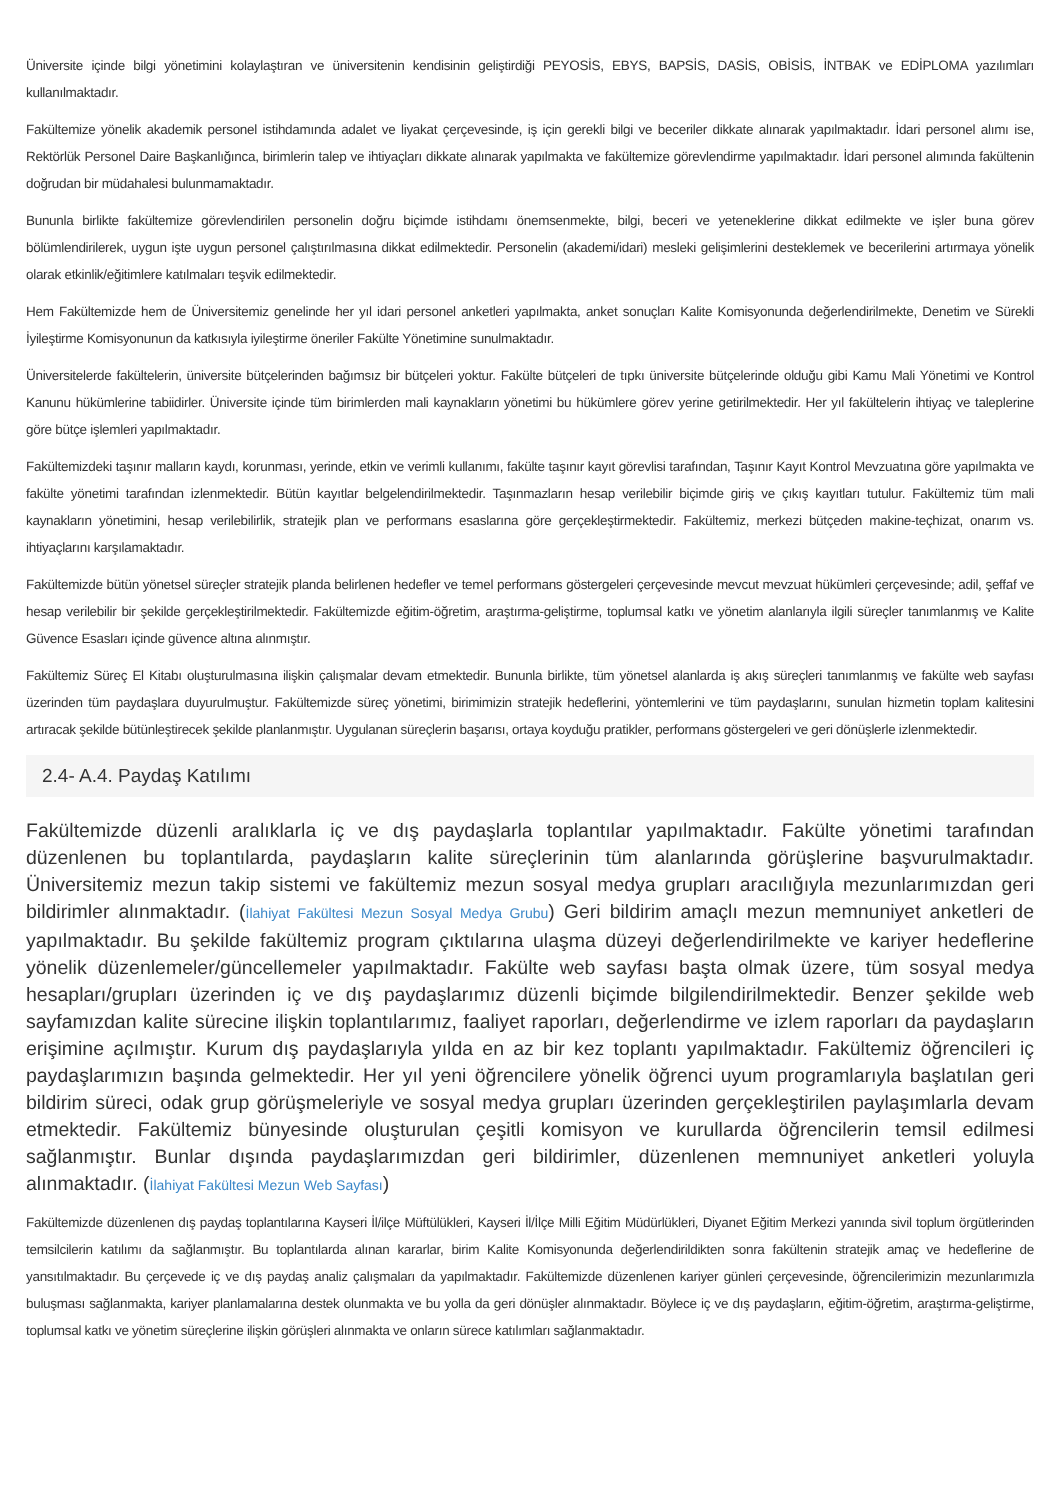Üniversite içinde bilgi yönetimini kolaylaştıran ve üniversitenin kendisinin geliştirdiği PEYOSİS, EBYS, BAPSİS, DASİS, OBİSİS, İNTBAK ve EDİPLOMA yazılımları kullanılmaktadır.
Fakültemize yönelik akademik personel istihdamında adalet ve liyakat çerçevesinde, iş için gerekli bilgi ve beceriler dikkate alınarak yapılmaktadır. İdari personel alımı ise, Rektörlük Personel Daire Başkanlığınca, birimlerin talep ve ihtiyaçları dikkate alınarak yapılmakta ve fakültemize görevlendirme yapılmaktadır. İdari personel alımında fakültenin doğrudan bir müdahalesi bulunmamaktadır.
Bununla birlikte fakültemize görevlendirilen personelin doğru biçimde istihdamı önemsenmekte, bilgi, beceri ve yeteneklerine dikkat edilmekte ve işler buna görev bölümlendirilerek, uygun işte uygun personel çalıştırılmasına dikkat edilmektedir. Personelin (akademi/idari) mesleki gelişimlerini desteklemek ve becerilerini artırmaya yönelik olarak etkinlik/eğitimlere katılmaları teşvik edilmektedir.
Hem Fakültemizde hem de Üniversitemiz genelinde her yıl idari personel anketleri yapılmakta, anket sonuçları Kalite Komisyonunda değerlendirilmekte, Denetim ve Sürekli İyileştirme Komisyonunun da katkısıyla iyileştirme öneriler Fakülte Yönetimine sunulmaktadır.
Üniversitelerde fakültelerin, üniversite bütçelerinden bağımsız bir bütçeleri yoktur. Fakülte bütçeleri de tıpkı üniversite bütçelerinde olduğu gibi Kamu Mali Yönetimi ve Kontrol Kanunu hükümlerine tabiidirler. Üniversite içinde tüm birimlerden mali kaynakların yönetimi bu hükümlere görev yerine getirilmektedir. Her yıl fakültelerin ihtiyaç ve taleplerine göre bütçe işlemleri yapılmaktadır.
Fakültemizdeki taşınır malların kaydı, korunması, yerinde, etkin ve verimli kullanımı, fakülte taşınır kayıt görevlisi tarafından, Taşınır Kayıt Kontrol Mevzuatına göre yapılmakta ve fakülte yönetimi tarafından izlenmektedir. Bütün kayıtlar belgelendirilmektedir. Taşınmazların hesap verilebilir biçimde giriş ve çıkış kayıtları tutulur. Fakültemiz tüm mali kaynakların yönetimini, hesap verilebilirlik, stratejik plan ve performans esaslarına göre gerçekleştirmektedir. Fakültemiz, merkezi bütçeden makine-teçhizat, onarım vs. ihtiyaçlarını karşılamaktadır.
Fakültemizde bütün yönetsel süreçler stratejik planda belirlenen hedefler ve temel performans göstergeleri çerçevesinde mevcut mevzuat hükümleri çerçevesinde; adil, şeffaf ve hesap verilebilir bir şekilde gerçekleştirilmektedir. Fakültemizde eğitim-öğretim, araştırma-geliştirme, toplumsal katkı ve yönetim alanlarıyla ilgili süreçler tanımlanmış ve Kalite Güvence Esasları içinde güvence altına alınmıştır.
Fakültemiz Süreç El Kitabı oluşturulmasına ilişkin çalışmalar devam etmektedir. Bununla birlikte, tüm yönetsel alanlarda iş akış süreçleri tanımlanmış ve fakülte web sayfası üzerinden tüm paydaşlara duyurulmuştur. Fakültemizde süreç yönetimi, birimimizin stratejik hedeflerini, yöntemlerini ve tüm paydaşlarını, sunulan hizmetin toplam kalitesini artıracak şekilde bütünleştirecek şekilde planlanmıştır. Uygulanan süreçlerin başarısı, ortaya koyduğu pratikler, performans göstergeleri ve geri dönüşlerle izlenmektedir.
2.4- A.4. Paydaş Katılımı
Fakültemizde düzenli aralıklarla iç ve dış paydaşlarla toplantılar yapılmaktadır. Fakülte yönetimi tarafından düzenlenen bu toplantılarda, paydaşların kalite süreçlerinin tüm alanlarında görüşlerine başvurulmaktadır. Üniversitemiz mezun takip sistemi ve fakültemiz mezun sosyal medya grupları aracılığıyla mezunlarımızdan geri bildirimler alınmaktadır. (İlahiyat Fakültesi Mezun Sosyal Medya Grubu) Geri bildirim amaçlı mezun memnuniyet anketleri de yapılmaktadır. Bu şekilde fakültemiz program çıktılarına ulaşma düzeyi değerlendirilmekte ve kariyer hedeflerine yönelik düzenlemeler/güncellemeler yapılmaktadır. Fakülte web sayfası başta olmak üzere, tüm sosyal medya hesapları/grupları üzerinden iç ve dış paydaşlarımız düzenli biçimde bilgilendirilmektedir. Benzer şekilde web sayfamızdan kalite sürecine ilişkin toplantılarımız, faaliyet raporları, değerlendirme ve izlem raporları da paydaşların erişimine açılmıştır. Kurum dış paydaşlarıyla yılda en az bir kez toplantı yapılmaktadır. Fakültemiz öğrencileri iç paydaşlarımızın başında gelmektedir. Her yıl yeni öğrencilere yönelik öğrenci uyum programlarıyla başlatılan geri bildirim süreci, odak grup görüşmeleriyle ve sosyal medya grupları üzerinden gerçekleştirilen paylaşımlarla devam etmektedir. Fakültemiz bünyesinde oluşturulan çeşitli komisyon ve kurullarda öğrencilerin temsil edilmesi sağlanmıştır. Bunlar dışında paydaşlarımızdan geri bildirimler, düzenlenen memnuniyet anketleri yoluyla alınmaktadır. (İlahiyat Fakültesi Mezun Web Sayfası)
Fakültemizde düzenlenen dış paydaş toplantılarına Kayseri İl/ilçe Müftülükleri, Kayseri İl/İlçe Milli Eğitim Müdürlükleri, Diyanet Eğitim Merkezi yanında sivil toplum örgütlerinden temsilcilerin katılımı da sağlanmıştır. Bu toplantılarda alınan kararlar, birim Kalite Komisyonunda değerlendirildikten sonra fakültenin stratejik amaç ve hedeflerine de yansıtılmaktadır. Bu çerçevede iç ve dış paydaş analiz çalışmaları da yapılmaktadır. Fakültemizde düzenlenen kariyer günleri çerçevesinde, öğrencilerimizin mezunlarımızla buluşması sağlanmakta, kariyer planlamalarına destek olunmakta ve bu yolla da geri dönüşler alınmaktadır. Böylece iç ve dış paydaşların, eğitim-öğretim, araştırma-geliştirme, toplumsal katkı ve yönetim süreçlerine ilişkin görüşleri alınmakta ve onların sürece katılımları sağlanmaktadır.